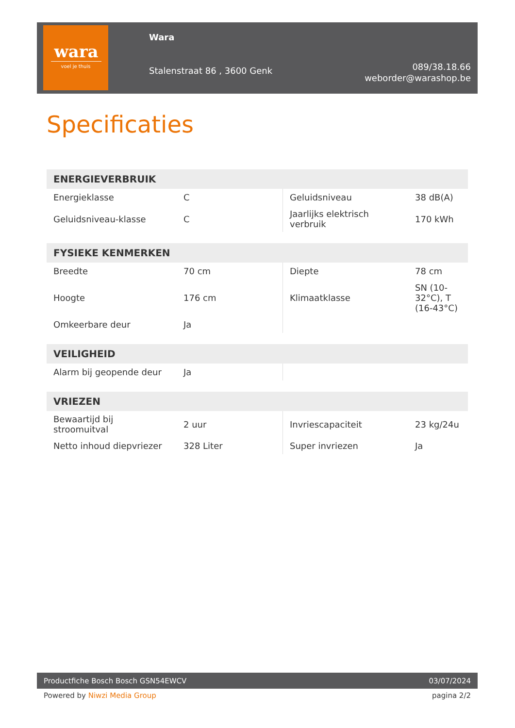wara
voel je thuis
Wara
Stalenstraat 86 , 3600 Genk
089/38.18.66
weborder@warashop.be
Specificaties
| ENERGIEVERBRUIK | | | |
| --- | --- | --- | --- |
| Energieklasse | C | Geluidsniveau | 38 dB(A) |
| Geluidsniveau-klasse | C | Jaarlijks elektrisch verbruik | 170 kWh |
| FYSIEKE KENMERKEN | | | |
| --- | --- | --- | --- |
| Breedte | 70 cm | Diepte | 78 cm |
| Hoogte | 176 cm | Klimaatklasse | SN (10-32°C), T (16-43°C) |
| Omkeerbare deur | Ja | | |
| VEILIGHEID | | | |
| --- | --- | --- | --- |
| Alarm bij geopende deur | Ja | | |
| VRIEZEN | | | |
| --- | --- | --- | --- |
| Bewaartijd bij stroomuitval | 2 uur | Invriescapaciteit | 23 kg/24u |
| Netto inhoud diepvriezer | 328 Liter | Super invriezen | Ja |
Productfiche Bosch Bosch GSN54EWCV 03/07/2024
Powered by Niwzi Media Group pagina 2/2